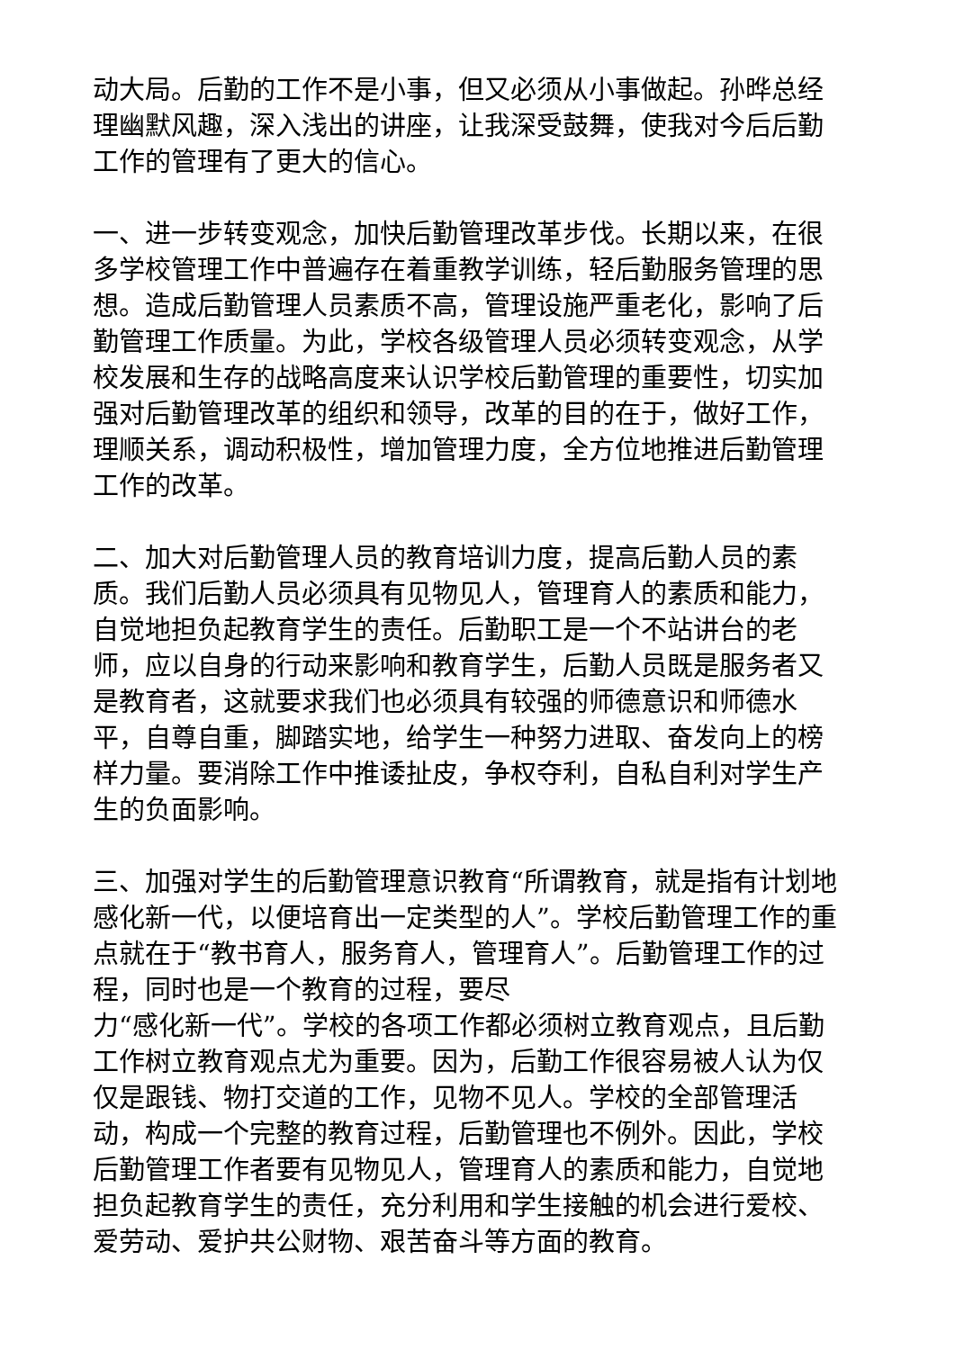动大局。后勤的工作不是小事，但又必须从小事做起。孙晔总经理幽默风趣，深入浅出的讲座，让我深受鼓舞，使我对今后后勤工作的管理有了更大的信心。
一、进一步转变观念，加快后勤管理改革步伐。长期以来，在很多学校管理工作中普遍存在着重教学训练，轻后勤服务管理的思想。造成后勤管理人员素质不高，管理设施严重老化，影响了后勤管理工作质量。为此，学校各级管理人员必须转变观念，从学校发展和生存的战略高度来认识学校后勤管理的重要性，切实加强对后勤管理改革的组织和领导，改革的目的在于，做好工作，理顺关系，调动积极性，增加管理力度，全方位地推进后勤管理工作的改革。
二、加大对后勤管理人员的教育培训力度，提高后勤人员的素质。我们后勤人员必须具有见物见人，管理育人的素质和能力，自觉地担负起教育学生的责任。后勤职工是一个不站讲台的老师，应以自身的行动来影响和教育学生，后勤人员既是服务者又是教育者，这就要求我们也必须具有较强的师德意识和师德水平，自尊自重，脚踏实地，给学生一种努力进取、奋发向上的榜样力量。要消除工作中推诿扯皮，争权夺利，自私自利对学生产生的负面影响。
三、加强对学生的后勤管理意识教育“所谓教育，就是指有计划地感化新一代，以便培育出一定类型的人”。学校后勤管理工作的重点就在于“教书育人，服务育人，管理育人”。后勤管理工作的过程，同时也是一个教育的过程，要尽
力“感化新一代”。学校的各项工作都必须树立教育观点，且后勤工作树立教育观点尤为重要。因为，后勤工作很容易被人认为仅仅是跟钱、物打交道的工作，见物不见人。学校的全部管理活动，构成一个完整的教育过程，后勤管理也不例外。因此，学校后勤管理工作者要有见物见人，管理育人的素质和能力，自觉地担负起教育学生的责任，充分利用和学生接触的机会进行爱校、爱劳动、爱护共公财物、艰苦奋斗等方面的教育。